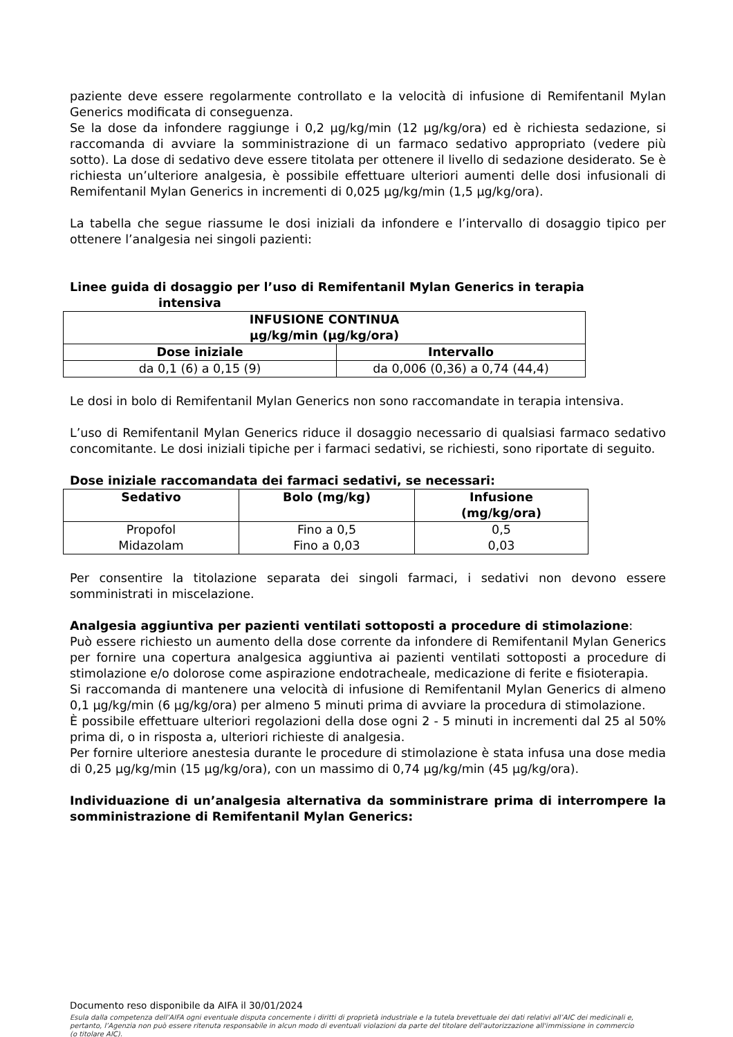paziente deve essere regolarmente controllato e la velocità di infusione di Remifentanil Mylan Generics modificata di conseguenza.
Se la dose da infondere raggiunge i 0,2 μg/kg/min (12 μg/kg/ora) ed è richiesta sedazione, si raccomanda di avviare la somministrazione di un farmaco sedativo appropriato (vedere più sotto). La dose di sedativo deve essere titolata per ottenere il livello di sedazione desiderato. Se è richiesta un’ulteriore analgesia, è possibile effettuare ulteriori aumenti delle dosi infusionali di Remifentanil Mylan Generics in incrementi di 0,025 μg/kg/min (1,5 μg/kg/ora).
La tabella che segue riassume le dosi iniziali da infondere e l’intervallo di dosaggio tipico per ottenere l’analgesia nei singoli pazienti:
Linee guida di dosaggio per l’uso di Remifentanil Mylan Generics in terapia
intensiva
| INFUSIONE CONTINUA μg/kg/min (μg/kg/ora) | |
| --- | --- |
| Dose iniziale | Intervallo |
| da 0,1 (6) a 0,15 (9) | da 0,006 (0,36) a 0,74 (44,4) |
Le dosi in bolo di Remifentanil Mylan Generics non sono raccomandate in terapia intensiva.
L’uso di Remifentanil Mylan Generics riduce il dosaggio necessario di qualsiasi farmaco sedativo concomitante. Le dosi iniziali tipiche per i farmaci sedativi, se richiesti, sono riportate di seguito.
Dose iniziale raccomandata dei farmaci sedativi, se necessari:
| Sedativo | Bolo (mg/kg) | Infusione (mg/kg/ora) |
| --- | --- | --- |
| Propofol Midazolam | Fino a 0,5 Fino a 0,03 | 0,5 0,03 |
Per consentire la titolazione separata dei singoli farmaci, i sedativi non devono essere somministrati in miscelazione.
Analgesia aggiuntiva per pazienti ventilati sottoposti a procedure di stimolazione:
Può essere richiesto un aumento della dose corrente da infondere di Remifentanil Mylan Generics per fornire una copertura analgesica aggiuntiva ai pazienti ventilati sottoposti a procedure di stimolazione e/o dolorose come aspirazione endotracheale, medicazione di ferite e fisioterapia.
Si raccomanda di mantenere una velocità di infusione di Remifentanil Mylan Generics di almeno 0,1 μg/kg/min (6 μg/kg/ora) per almeno 5 minuti prima di avviare la procedura di stimolazione.
È possibile effettuare ulteriori regolazioni della dose ogni 2 - 5 minuti in incrementi dal 25 al 50% prima di, o in risposta a, ulteriori richieste di analgesia.
Per fornire ulteriore anestesia durante le procedure di stimolazione è stata infusa una dose media di 0,25 μg/kg/min (15 μg/kg/ora), con un massimo di 0,74 μg/kg/min (45 μg/kg/ora).
Individuazione di un’analgesia alternativa da somministrare prima di interrompere la somministrazione di Remifentanil Mylan Generics:
Documento reso disponibile da AIFA il 30/01/2024
Esula dalla competenza dell’AIFA ogni eventuale disputa concernente i diritti di proprietà industriale e la tutela brevettuale dei dati relativi all’AIC dei medicinali e, pertanto, l’Agenzia non può essere ritenuta responsabile in alcun modo di eventuali violazioni da parte del titolare dell'autorizzazione all'immissione in commercio (o titolare AIC).